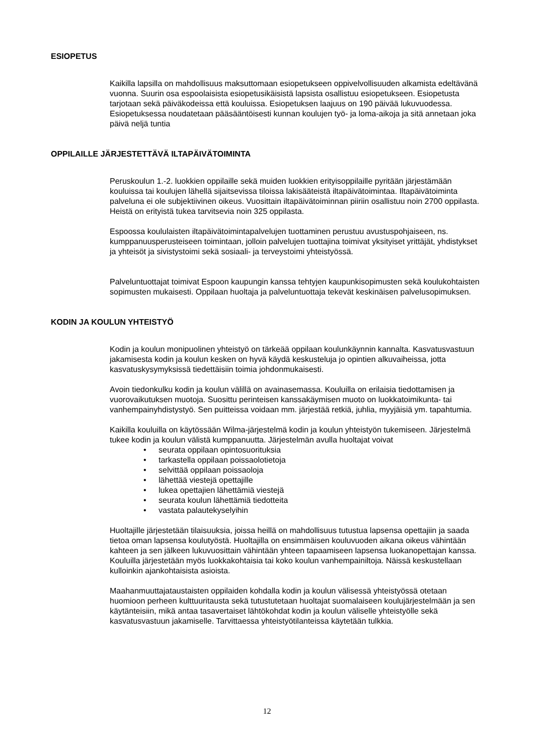ESIOPETUS
Kaikilla lapsilla on mahdollisuus maksuttomaan esiopetukseen oppivelvollisuuden alkamista edeltävänä vuonna. Suurin osa espoolaisista esiopetusikäisistä lapsista osallistuu esiopetukseen. Esiopetusta tarjotaan sekä päiväkodeissa että kouluissa. Esiopetuksen laajuus on 190 päivää lukuvuodessa. Esiopetuksessa noudatetaan pääsääntöisesti kunnan koulujen työ- ja loma-aikoja ja sitä annetaan joka päivä neljä tuntia
OPPILAILLE JÄRJESTETTÄVÄ ILTAPÄIVÄTOIMINTA
Peruskoulun 1.-2. luokkien oppilaille sekä muiden luokkien erityisoppilaille pyritään järjestämään kouluissa tai koulujen lähellä sijaitsevissa tiloissa lakisääteistä iltapäivätoimintaa. Iltapäivätoiminta palveluna ei ole subjektiivinen oikeus. Vuosittain iltapäivätoiminnan piiriin osallistuu noin 2700 oppilasta. Heistä on erityistä tukea tarvitsevia noin 325 oppilasta.
Espoossa koululaisten iltapäivätoimintapalvelujen tuottaminen perustuu avustuspohjaiseen, ns. kumppanuusperusteiseen toimintaan, jolloin palvelujen tuottajina toimivat yksityiset yrittäjät, yhdistykset ja yhteisöt ja sivistystoimi sekä sosiaali- ja terveystoimi yhteistyössä.
Palveluntuottajat toimivat Espoon kaupungin kanssa tehtyjen kaupunkisopimusten sekä koulukohtaisten sopimusten mukaisesti. Oppilaan huoltaja ja palveluntuottaja tekevät keskinäisen palvelusopimuksen.
KODIN JA KOULUN YHTEISTYÖ
Kodin ja koulun monipuolinen yhteistyö on tärkeää oppilaan koulunkäynnin kannalta. Kasvatusvastuun jakamisesta kodin ja koulun kesken on hyvä käydä keskusteluja jo opintien alkuvaiheissa, jotta kasvatuskysymyksissä tiedettäisiin toimia johdonmukaisesti.
Avoin tiedonkulku kodin ja koulun välillä on avainasemassa. Kouluilla on erilaisia tiedottamisen ja vuorovaikutuksen muotoja. Suosittu perinteisen kanssakäymisen muoto on luokkatoimikunta- tai vanhempainyhdistystyö. Sen puitteissa voidaan mm. järjestää retkiä, juhlia, myyjäisiä ym. tapahtumia.
Kaikilla kouluilla on käytössään Wilma-järjestelmä kodin ja koulun yhteistyön tukemiseen. Järjestelmä tukee kodin ja koulun välistä kumppanuutta. Järjestelmän avulla huoltajat voivat
• seurata oppilaan opintosuorituksia
• tarkastella oppilaan poissaolotietoja
• selvittää oppilaan poissaoloja
• lähettää viestejä opettajille
• lukea opettajien lähettämiä viestejä
• seurata koulun lähettämiä tiedotteita
• vastata palautekyselyihin
Huoltajille järjestetään tilaisuuksia, joissa heillä on mahdollisuus tutustua lapsensa opettajiin ja saada tietoa oman lapsensa koulutyöstä. Huoltajilla on ensimmäisen kouluvuoden aikana oikeus vähintään kahteen ja sen jälkeen lukuvuosittain vähintään yhteen tapaamiseen lapsensa luokanopettajan kanssa. Kouluilla järjestetään myös luokkakohtaisia tai koko koulun vanhempainiltoja. Näissä keskustellaan kulloinkin ajankohtaisista asioista.
Maahanmuuttajataustaisten oppilaiden kohdalla kodin ja koulun välisessä yhteistyössä otetaan huomioon perheen kulttuuritausta sekä tutustutetaan huoltajat suomalaiseen koulujärjestelmään ja sen käytänteisiin, mikä antaa tasavertaiset lähtökohdat kodin ja koulun väliselle yhteistyölle sekä kasvatusvastuun jakamiselle. Tarvittaessa yhteistyötilanteissa käytetään tulkkia.
12